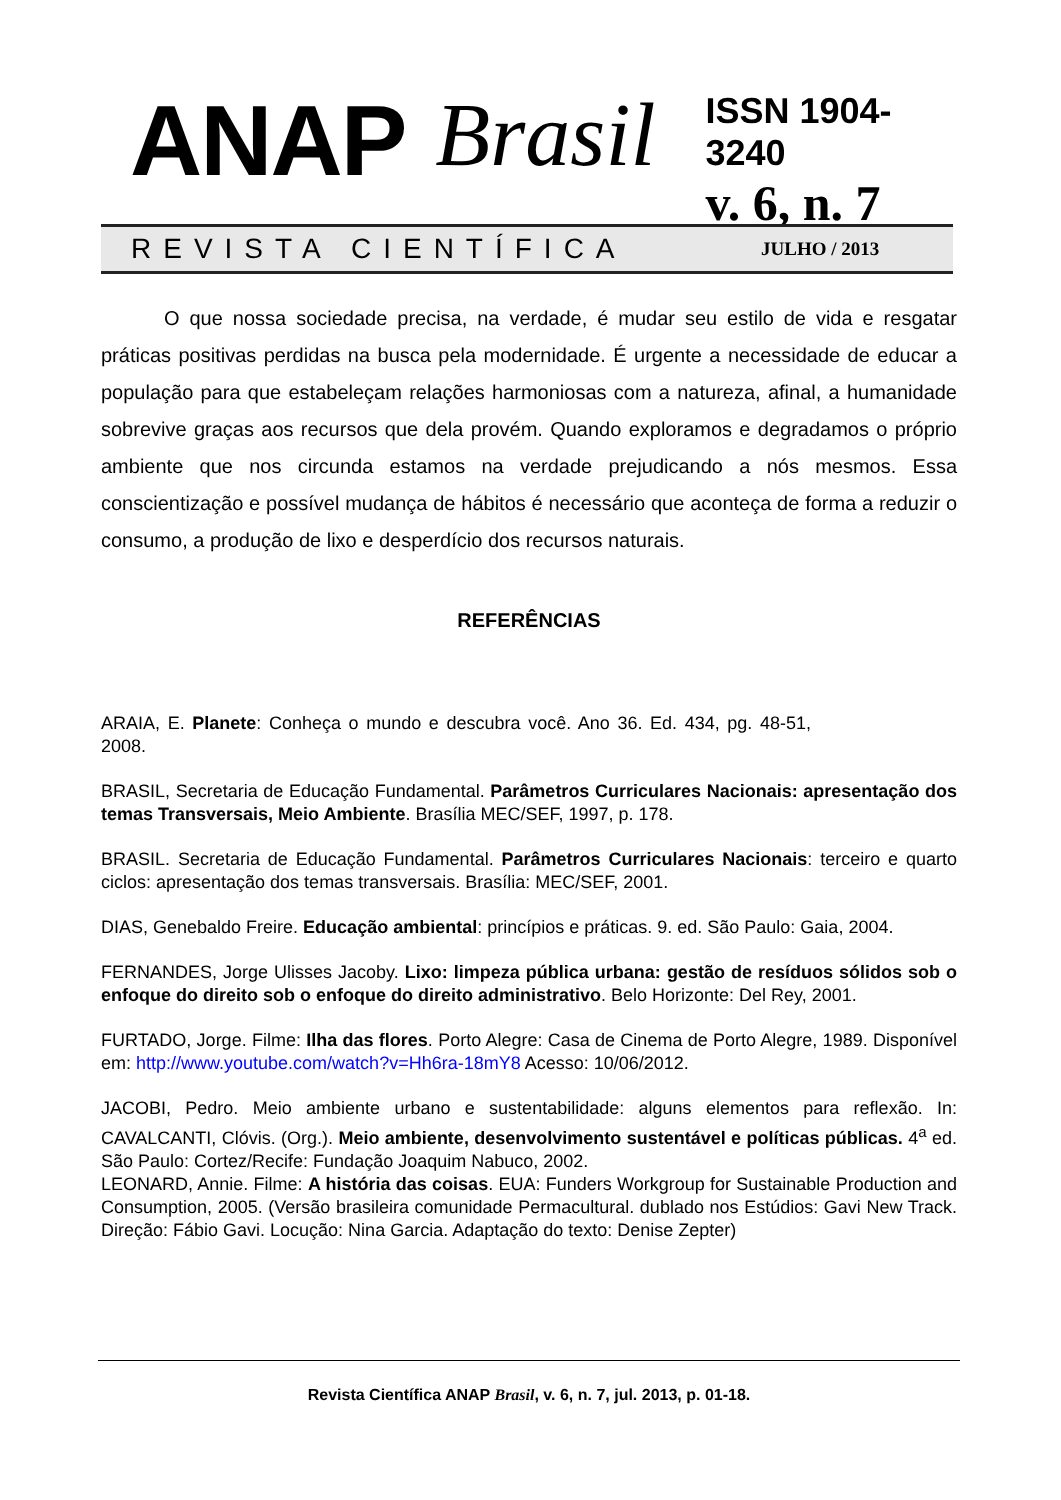ANAP Brasil
ISSN 1904-3240
v. 6, n. 7
REVISTA CIENTÍFICA
JULHO / 2013
O que nossa sociedade precisa, na verdade, é mudar seu estilo de vida e resgatar práticas positivas perdidas na busca pela modernidade. É urgente a necessidade de educar a população para que estabeleçam relações harmoniosas com a natureza, afinal, a humanidade sobrevive graças aos recursos que dela provém. Quando exploramos e degradamos o próprio ambiente que nos circunda estamos na verdade prejudicando a nós mesmos. Essa conscientização e possível mudança de hábitos é necessário que aconteça de forma a reduzir o consumo, a produção de lixo e desperdício dos recursos naturais.
REFERÊNCIAS
ARAIA, E. Planete: Conheça o mundo e descubra você. Ano 36. Ed. 434, pg. 48-51, 2008.
BRASIL, Secretaria de Educação Fundamental. Parâmetros Curriculares Nacionais: apresentação dos temas Transversais, Meio Ambiente. Brasília MEC/SEF, 1997, p. 178.
BRASIL. Secretaria de Educação Fundamental. Parâmetros Curriculares Nacionais: terceiro e quarto ciclos: apresentação dos temas transversais. Brasília: MEC/SEF, 2001.
DIAS, Genebaldo Freire. Educação ambiental: princípios e práticas. 9. ed. São Paulo: Gaia, 2004.
FERNANDES, Jorge Ulisses Jacoby. Lixo: limpeza pública urbana: gestão de resíduos sólidos sob o enfoque do direito sob o enfoque do direito administrativo. Belo Horizonte: Del Rey, 2001.
FURTADO, Jorge. Filme: Ilha das flores. Porto Alegre: Casa de Cinema de Porto Alegre, 1989. Disponível em: http://www.youtube.com/watch?v=Hh6ra-18mY8 Acesso: 10/06/2012.
JACOBI, Pedro. Meio ambiente urbano e sustentabilidade: alguns elementos para reflexão. In: CAVALCANTI, Clóvis. (Org.). Meio ambiente, desenvolvimento sustentável e políticas públicas. 4<sup>a</sup> ed. São Paulo: Cortez/Recife: Fundação Joaquim Nabuco, 2002.
LEONARD, Annie. Filme: A história das coisas. EUA: Funders Workgroup for Sustainable Production and Consumption, 2005. (Versão brasileira comunidade Permacultural. dublado nos Estúdios: Gavi New Track. Direção: Fábio Gavi. Locução: Nina Garcia. Adaptação do texto: Denise Zepter)
Revista Científica ANAP Brasil, v. 6, n. 7, jul. 2013, p. 01-18.